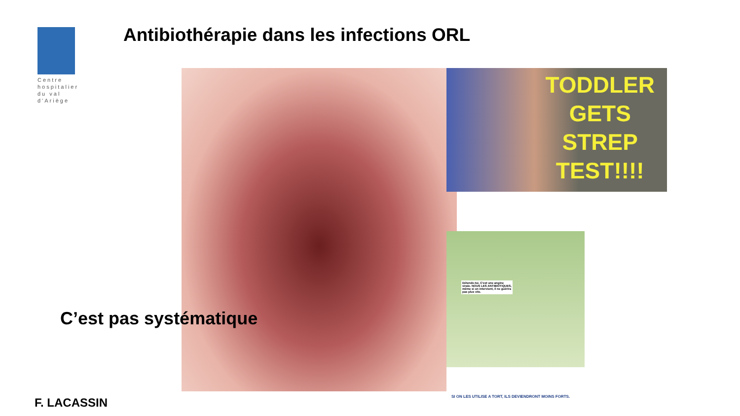Centre hospitalier du val d'Ariège
Antibiothérapie dans les infections ORL
TODDLER
GETS
STREP
TEST!!!!
Détends-toi. C'est une angine virale. NOUS LES ANTIBIOTIQUES, même si on intervient, il ne guérira pas plus vite.
SI ON LES UTILISE A TORT, ILS DEVIENDRONT MOINS FORTS.
C’est pas systématique
F. LACASSIN